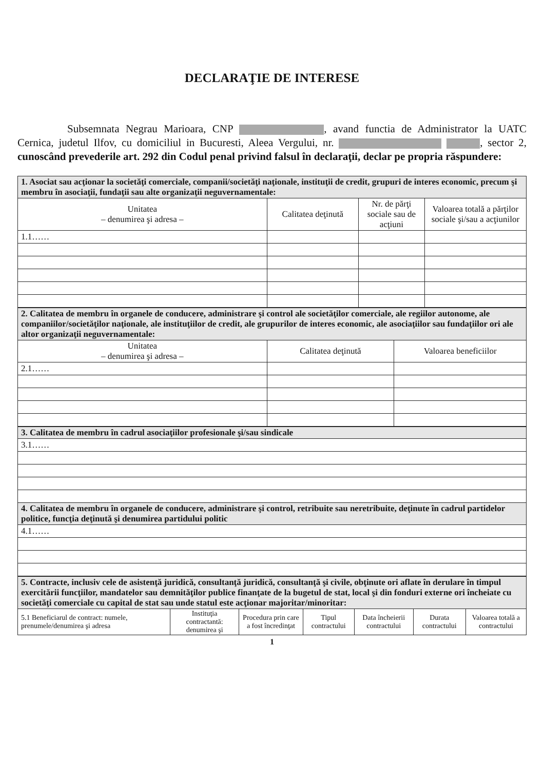DECLARAŢIE DE INTERESE
Subsemnata Negrau Marioara, CNP , avand functia de Administrator la UATC Cernica, judetul Ilfov, cu domiciliul in Bucuresti, Aleea Vergului, nr. , sector 2, cunoscând prevederile art. 292 din Codul penal privind falsul în declaraţii, declar pe propria răspundere:
| 1. Asociat sau acţionar la societăţi comerciale, companii/societăţi naţionale, instituţii de credit, grupuri de interes economic, precum şi membru în asociaţii, fundaţii sau alte organizaţii neguvernamentale: | | | |
| Unitatea – denumirea şi adresa – | Calitatea deţinută | Nr. de părţi sociale sau de acţiuni | Valoarea totală a părţilor sociale şi/sau a acţiunilor |
| 1.1…… | | | |
| 2. Calitatea de membru în organele de conducere, administrare şi control ale societăţilor comerciale, ale regiilor autonome, ale companiilor/societăţilor naţionale, ale instituţiilor de credit, ale grupurilor de interes economic, ale asociaţiilor sau fundaţiilor ori ale altor organizaţii neguvernamentale: | | |
| Unitatea – denumirea şi adresa – | Calitatea deţinută | Valoarea beneficiilor |
| 2.1…… | | |
| 3. Calitatea de membru în cadrul asociaţiilor profesionale şi/sau sindicale |
| 3.1…… |
| 4. Calitatea de membru în organele de conducere, administrare şi control, retribuite sau neretribuite, deţinute în cadrul partidelor politice, funcţia deţinută şi denumirea partidului politic |
| 4.1…… |
| 5. Contracte, inclusiv cele de asistenţă juridică, consultanţă juridică, consultanţă şi civile, obţinute ori aflate în derulare în timpul exercitării funcţiilor, mandatelor sau demnităţilor publice finanţate de la bugetul de stat, local şi din fonduri externe ori încheiate cu societăţi comerciale cu capital de stat sau unde statul este acţionar majoritar/minoritar: | | | | | | |
| 5.1 Beneficiarul de contract: numele, prenumele/denumirea şi adresa | Instituţia contractantă: denumirea şi | Procedura prin care a fost încredinţat | Tipul contractului | Data încheierii contractului | Durata contractului | Valoarea totală a contractului |
1